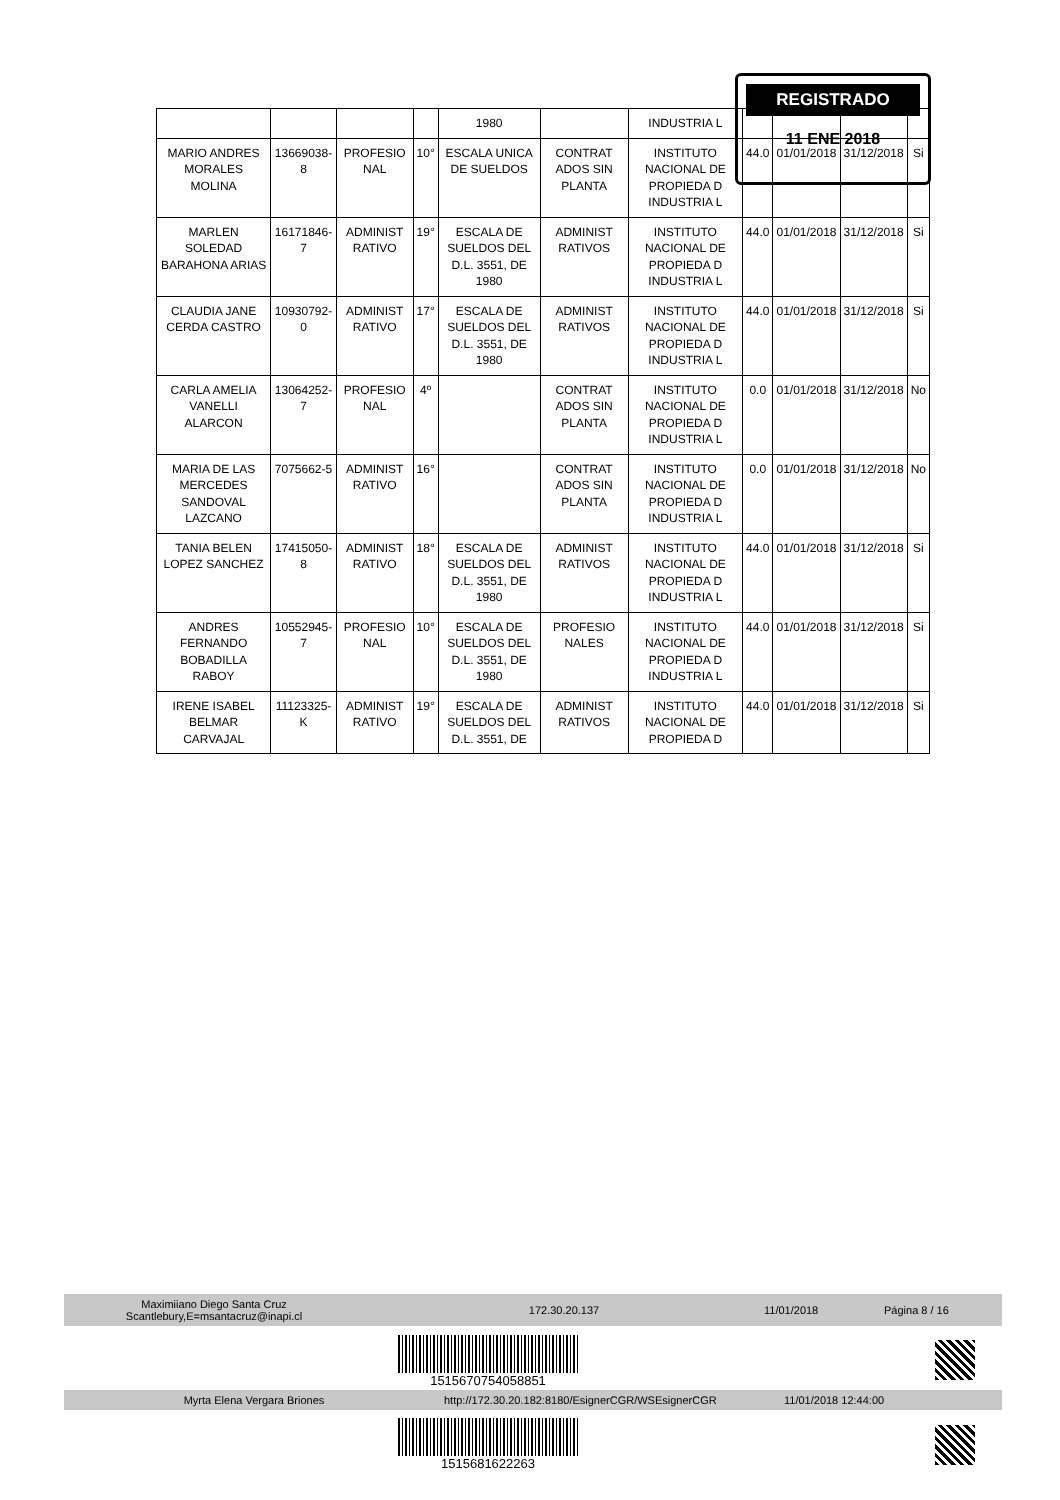| | | | | 1980 | | INDUSTRIA L | | | | |
| MARIO ANDRES MORALES MOLINA | 13669038-8 | PROFESIO NAL | 10° | ESCALA UNICA DE SUELDOS | CONTRAT ADOS SIN PLANTA | INSTITUTO NACIONAL DE PROPIEDA D INDUSTRIA L | 44.0 | 01/01/2018 | 31/12/2018 | Si |
| MARLEN SOLEDAD BARAHONA ARIAS | 16171846-7 | ADMINIST RATIVO | 19° | ESCALA DE SUELDOS DEL D.L. 3551, DE 1980 | ADMINIST RATIVOS | INSTITUTO NACIONAL DE PROPIEDA D INDUSTRIA L | 44.0 | 01/01/2018 | 31/12/2018 | Si |
| CLAUDIA JANE CERDA CASTRO | 10930792-0 | ADMINIST RATIVO | 17° | ESCALA DE SUELDOS DEL D.L. 3551, DE 1980 | ADMINIST RATIVOS | INSTITUTO NACIONAL DE PROPIEDA D INDUSTRIA L | 44.0 | 01/01/2018 | 31/12/2018 | Si |
| CARLA AMELIA VANELLI ALARCON | 13064252-7 | PROFESIO NAL | 4º | | CONTRAT ADOS SIN PLANTA | INSTITUTO NACIONAL DE PROPIEDA D INDUSTRIA L | 0.0 | 01/01/2018 | 31/12/2018 | No |
| MARIA DE LAS MERCEDES SANDOVAL LAZCANO | 7075662-5 | ADMINIST RATIVO | 16° | | CONTRAT ADOS SIN PLANTA | INSTITUTO NACIONAL DE PROPIEDA D INDUSTRIA L | 0.0 | 01/01/2018 | 31/12/2018 | No |
| TANIA BELEN LOPEZ SANCHEZ | 17415050-8 | ADMINIST RATIVO | 18° | ESCALA DE SUELDOS DEL D.L. 3551, DE 1980 | ADMINIST RATIVOS | INSTITUTO NACIONAL DE PROPIEDA D INDUSTRIA L | 44.0 | 01/01/2018 | 31/12/2018 | Si |
| ANDRES FERNANDO BOBADILLA RABOY | 10552945-7 | PROFESIO NAL | 10° | ESCALA DE SUELDOS DEL D.L. 3551, DE 1980 | PROFESIO NALES | INSTITUTO NACIONAL DE PROPIEDA D INDUSTRIA L | 44.0 | 01/01/2018 | 31/12/2018 | Si |
| IRENE ISABEL BELMAR CARVAJAL | 11123325-K | ADMINIST RATIVO | 19° | ESCALA DE SUELDOS DEL D.L. 3551, DE | ADMINIST RATIVOS | INSTITUTO NACIONAL DE PROPIEDA D | 44.0 | 01/01/2018 | 31/12/2018 | Si |
REGISTRADO
11 ENE 2018
Maximiiano Diego Santa Cruz
Scantlebury,E=msantacruz@inapi.cl 172.30.20.137 11/01/2018 Página 8 / 16
1515670754058851
Myrta Elena Vergara Briones http://172.30.20.182:8180/EsignerCGR/WSEsignerCGR 11/01/2018 12:44:00
1515681622263